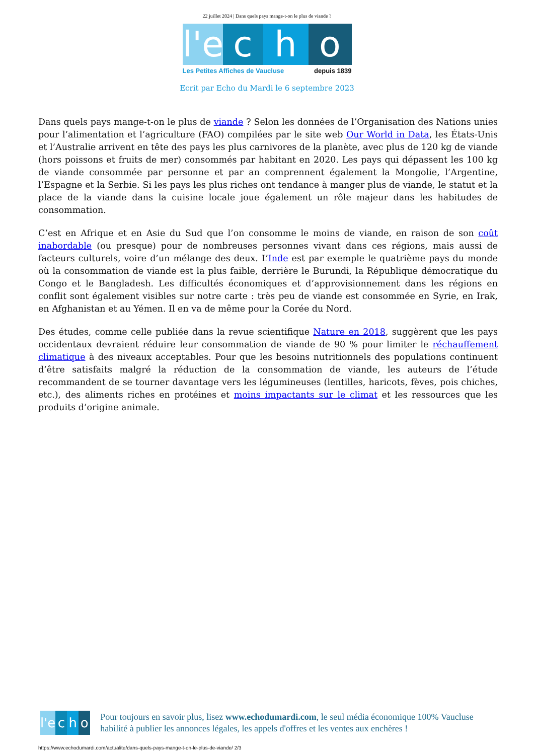22 juillet 2024 | Dans quels pays mange-t-on le plus de viande ?
l'e
c h o
Les Petites Affiches de Vaucluse depuis 1839
Ecrit par Echo du Mardi le 6 septembre 2023
Dans quels pays mange-t-on le plus de viande ? Selon les données de l’Organisation des Nations unies pour l’alimentation et l’agriculture (FAO) compilées par le site web Our World in Data, les États-Unis et l’Australie arrivent en tête des pays les plus carnivores de la planète, avec plus de 120 kg de viande (hors poissons et fruits de mer) consommés par habitant en 2020. Les pays qui dépassent les 100 kg de viande consommée par personne et par an comprennent également la Mongolie, l’Argentine, l’Espagne et la Serbie. Si les pays les plus riches ont tendance à manger plus de viande, le statut et la place de la viande dans la cuisine locale joue également un rôle majeur dans les habitudes de consommation.
C’est en Afrique et en Asie du Sud que l’on consomme le moins de viande, en raison de son coût inabordable (ou presque) pour de nombreuses personnes vivant dans ces régions, mais aussi de facteurs culturels, voire d’un mélange des deux. L’Inde est par exemple le quatrième pays du monde où la consommation de viande est la plus faible, derrière le Burundi, la République démocratique du Congo et le Bangladesh. Les difficultés économiques et d’approvisionnement dans les régions en conflit sont également visibles sur notre carte : très peu de viande est consommée en Syrie, en Irak, en Afghanistan et au Yémen. Il en va de même pour la Corée du Nord.
Des études, comme celle publiée dans la revue scientifique Nature en 2018, suggèrent que les pays occidentaux devraient réduire leur consommation de viande de 90 % pour limiter le réchauffement climatique à des niveaux acceptables. Pour que les besoins nutritionnels des populations continuent d’être satisfaits malgré la réduction de la consommation de viande, les auteurs de l’étude recommandent de se tourner davantage vers les légumineuses (lentilles, haricots, fèves, pois chiches, etc.), des aliments riches en protéines et moins impactants sur le climat et les ressources que les produits d’origine animale.
l'e c h o
Pour toujours en savoir plus, lisez www.echodumardi.com, le seul média économique 100% Vaucluse habilité à publier les annonces légales, les appels d'offres et les ventes aux enchères !
https://www.echodumardi.com/actualite/dans-quels-pays-mange-t-on-le-plus-de-viande/ 2/3